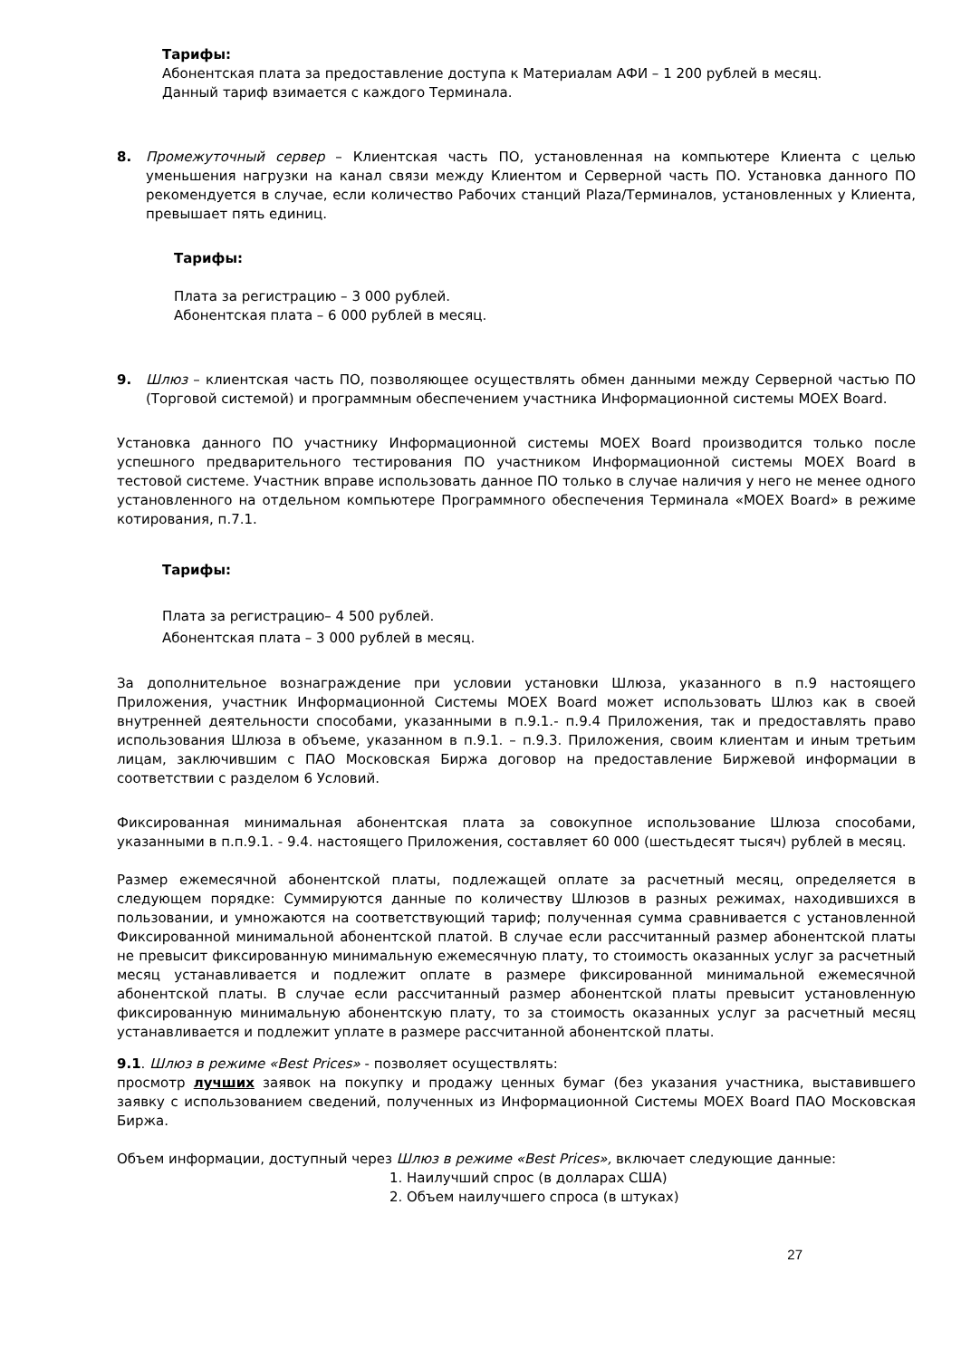Тарифы:
Абонентская плата за предоставление доступа к Материалам АФИ – 1 200 рублей в месяц.
Данный тариф взимается с каждого Терминала.
8. Промежуточный сервер – Клиентская часть ПО, установленная на компьютере Клиента с целью уменьшения нагрузки на канал связи между Клиентом и Серверной часть ПО. Установка данного ПО рекомендуется в случае, если количество Рабочих станций Plaza/Терминалов, установленных у Клиента, превышает пять единиц.
Тарифы:
Плата за регистрацию – 3 000 рублей.
Абонентская плата – 6 000 рублей в месяц.
9. Шлюз – клиентская часть ПО, позволяющее осуществлять обмен данными между Серверной частью ПО (Торговой системой) и программным обеспечением участника Информационной системы MOEX Board.
Установка данного ПО участнику Информационной системы MOEX Board производится только после успешного предварительного тестирования ПО участником Информационной системы MOEX Board в тестовой системе. Участник вправе использовать данное ПО только в случае наличия у него не менее одного установленного на отдельном компьютере Программного обеспечения Терминала «MOEX Board» в режиме котирования, п.7.1.
Тарифы:
Плата за регистрацию– 4 500 рублей.
Абонентская плата – 3 000 рублей в месяц.
За дополнительное вознаграждение при условии установки Шлюза, указанного в п.9 настоящего Приложения, участник Информационной Системы MOEX Board может использовать Шлюз как в своей внутренней деятельности способами, указанными в п.9.1.- п.9.4 Приложения, так и предоставлять право использования Шлюза в объеме, указанном в п.9.1. – п.9.3. Приложения, своим клиентам и иным третьим лицам, заключившим с ПАО Московская Биржа договор на предоставление Биржевой информации в соответствии с разделом 6 Условий.
Фиксированная минимальная абонентская плата за совокупное использование Шлюза способами, указанными в п.п.9.1. - 9.4. настоящего Приложения, составляет 60 000 (шестьдесят тысяч) рублей в месяц.
Размер ежемесячной абонентской платы, подлежащей оплате за расчетный месяц, определяется в следующем порядке: Суммируются данные по количеству Шлюзов в разных режимах, находившихся в пользовании, и умножаются на соответствующий тариф; полученная сумма сравнивается с установленной Фиксированной минимальной абонентской платой. В случае если рассчитанный размер абонентской платы не превысит фиксированную минимальную ежемесячную плату, то стоимость оказанных услуг за расчетный месяц устанавливается и подлежит оплате в размере фиксированной минимальной ежемесячной абонентской платы. В случае если рассчитанный размер абонентской платы превысит установленную фиксированную минимальную абонентскую плату, то за стоимость оказанных услуг за расчетный месяц устанавливается и подлежит уплате в размере рассчитанной абонентской платы.
9.1. Шлюз в режиме «Best Prices» - позволяет осуществлять:
просмотр лучших заявок на покупку и продажу ценных бумаг (без указания участника, выставившего заявку с использованием сведений, полученных из Информационной Системы MOEX Board ПАО Московская Биржа.
Объем информации, доступный через Шлюз в режиме «Best Prices», включает следующие данные:
1. Наилучший спрос (в долларах США)
2. Объем наилучшего спроса (в штуках)
27